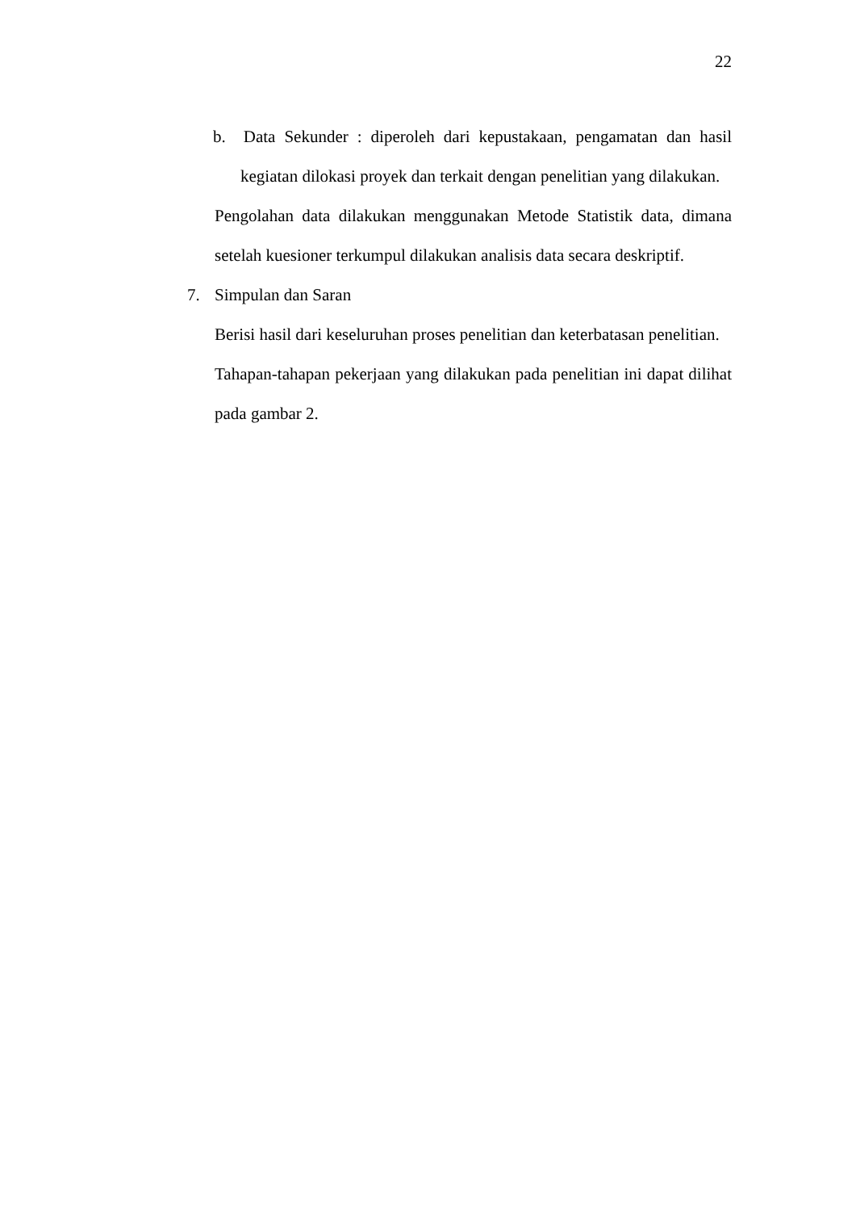22
b. Data Sekunder : diperoleh dari kepustakaan, pengamatan dan hasil kegiatan dilokasi proyek dan terkait dengan penelitian yang dilakukan.
Pengolahan data dilakukan menggunakan Metode Statistik data, dimana setelah kuesioner terkumpul dilakukan analisis data secara deskriptif.
7. Simpulan dan Saran
Berisi hasil dari keseluruhan proses penelitian dan keterbatasan penelitian.
Tahapan-tahapan pekerjaan yang dilakukan pada penelitian ini dapat dilihat pada gambar 2.